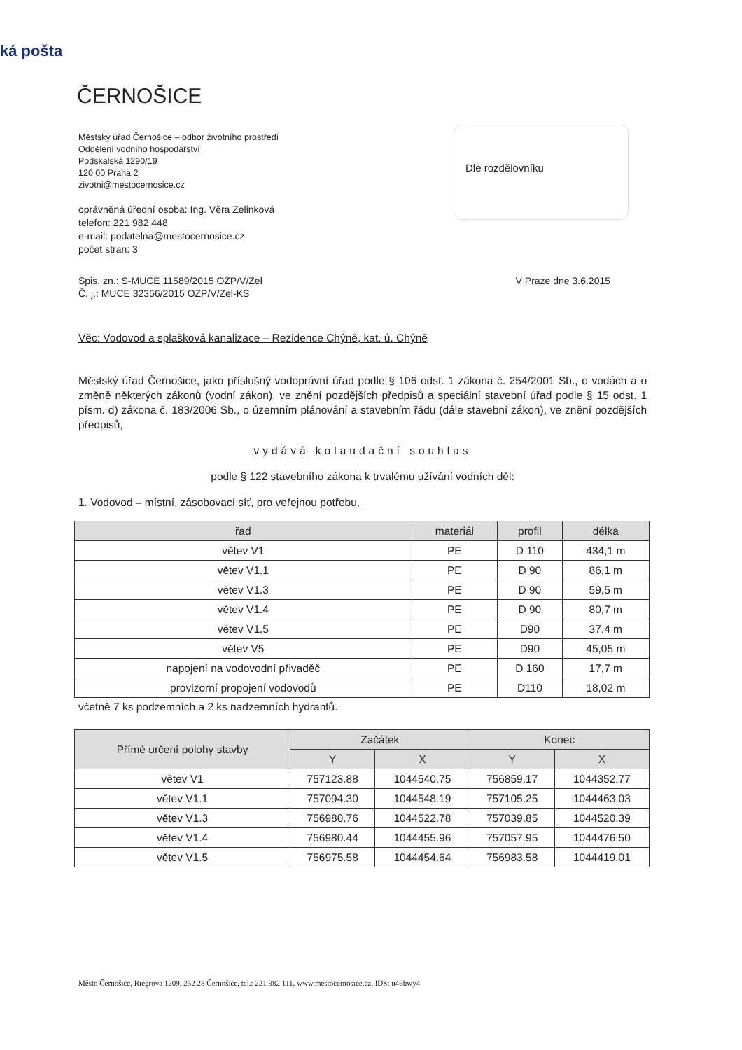ká pošta
ČERNOŠICE
Městský úřad Černošice – odbor životního prostředí
Oddělení vodního hospodářství
Podskalská 1290/19
120 00 Praha 2
zivotni@mestocernosice.cz
oprávněná úřední osoba: Ing. Věra Zelinková
telefon: 221 982 448
e-mail: podatelna@mestocernosice.cz
počet stran: 3
Dle rozdělovníku
Spis. zn.: S-MUCE 11589/2015 OZP/V/Zel
Č. j.: MUCE 32356/2015 OZP/V/Zel-KS
V Praze dne 3.6.2015
Věc: Vodovod a splašková kanalizace – Rezidence Chýně, kat. ú. Chýně
Městský úřad Černošice, jako příslušný vodoprávní úřad podle § 106 odst. 1 zákona č. 254/2001 Sb., o vodách a o změně některých zákonů (vodní zákon), ve znění pozdějších předpisů a speciální stavební úřad podle § 15 odst. 1 písm. d) zákona č. 183/2006 Sb., o územním plánování a stavebním řádu (dále stavební zákon), ve znění pozdějších předpisů,
vydává kolaudační souhlas
podle § 122 stavebního zákona k trvalému užívání vodních děl:
1. Vodovod – místní, zásobovací síť, pro veřejnou potřebu,
| řad | materiál | profil | délka |
| --- | --- | --- | --- |
| větev V1 | PE | D 110 | 434,1 m |
| větev V1.1 | PE | D 90 | 86,1 m |
| větev V1.3 | PE | D 90 | 59,5 m |
| větev V1.4 | PE | D 90 | 80,7 m |
| větev V1.5 | PE | D90 | 37.4 m |
| větev V5 | PE | D90 | 45,05 m |
| napojení na vodovodní přivaděč | PE | D 160 | 17,7 m |
| provizorní propojení vodovodů | PE | D110 | 18,02 m |
včetně 7 ks podzemních a 2 ks nadzemních hydrantů.
| Přímé určení polohy stavby | Začátek | | Konec | |
| --- | --- | --- | --- | --- |
| | Y | X | Y | X |
| větev V1 | 757123.88 | 1044540.75 | 756859.17 | 1044352.77 |
| větev V1.1 | 757094.30 | 1044548.19 | 757105.25 | 1044463.03 |
| větev V1.3 | 756980.76 | 1044522.78 | 757039.85 | 1044520.39 |
| větev V1.4 | 756980.44 | 1044455.96 | 757057.95 | 1044476.50 |
| větev V1.5 | 756975.58 | 1044454.64 | 756983.58 | 1044419.01 |
Město Černošice, Riegrova 1209, 252 28 Černošice, tel.: 221 982 111, www.mestocernosice.cz, IDS: u46bwy4